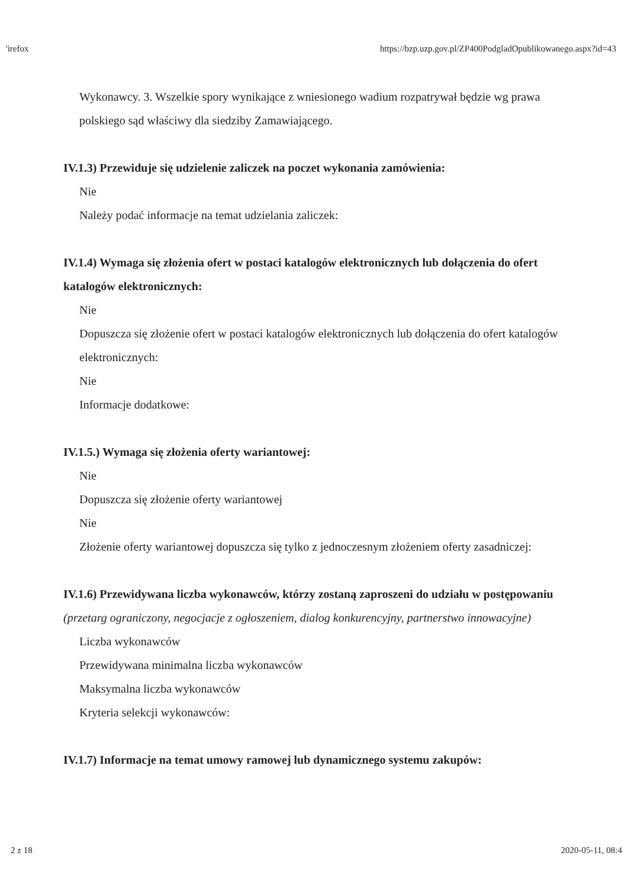'irefox https://bzp.uzp.gov.pl/ZP400PodgladOpublikowanego.aspx?id=43
Wykonawcy. 3. Wszelkie spory wynikające z wniesionego wadium rozpatrywał będzie wg prawa polskiego sąd właściwy dla siedziby Zamawiającego.
IV.1.3) Przewiduje się udzielenie zaliczek na poczet wykonania zamówienia:
Nie
Należy podać informacje na temat udzielania zaliczek:
IV.1.4) Wymaga się złożenia ofert w postaci katalogów elektronicznych lub dołączenia do ofert katalogów elektronicznych:
Nie
Dopuszcza się złożenie ofert w postaci katalogów elektronicznych lub dołączenia do ofert katalogów elektronicznych:
Nie
Informacje dodatkowe:
IV.1.5.) Wymaga się złożenia oferty wariantowej:
Nie
Dopuszcza się złożenie oferty wariantowej
Nie
Złożenie oferty wariantowej dopuszcza się tylko z jednoczesnym złożeniem oferty zasadniczej:
IV.1.6) Przewidywana liczba wykonawców, którzy zostaną zaproszeni do udziału w postępowaniu
(przetarg ograniczony, negocjacje z ogłoszeniem, dialog konkurencyjny, partnerstwo innowacyjne)
Liczba wykonawców
Przewidywana minimalna liczba wykonawców
Maksymalna liczba wykonawców
Kryteria selekcji wykonawców:
IV.1.7) Informacje na temat umowy ramowej lub dynamicznego systemu zakupów:
2 z 18 2020-05-11, 08:4